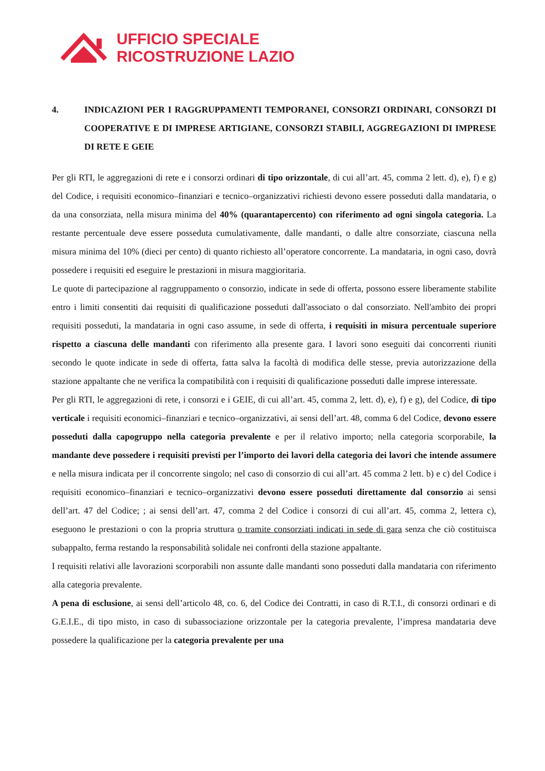UFFICIO SPECIALE
RICOSTRUZIONE LAZIO
4. INDICAZIONI PER I RAGGRUPPAMENTI TEMPORANEI, CONSORZI ORDINARI, CONSORZI DI COOPERATIVE E DI IMPRESE ARTIGIANE, CONSORZI STABILI, AGGREGAZIONI DI IMPRESE DI RETE E GEIE
Per gli RTI, le aggregazioni di rete e i consorzi ordinari di tipo orizzontale, di cui all’art. 45, comma 2 lett. d), e), f) e g) del Codice, i requisiti economico–finanziari e tecnico–organizzativi richiesti devono essere posseduti dalla mandataria, o da una consorziata, nella misura minima del 40% (quarantapercento) con riferimento ad ogni singola categoria. La restante percentuale deve essere posseduta cumulativamente, dalle mandanti, o dalle altre consorziate, ciascuna nella misura minima del 10% (dieci per cento) di quanto richiesto all’operatore concorrente. La mandataria, in ogni caso, dovrà possedere i requisiti ed eseguire le prestazioni in misura maggioritaria.
Le quote di partecipazione al raggruppamento o consorzio, indicate in sede di offerta, possono essere liberamente stabilite entro i limiti consentiti dai requisiti di qualificazione posseduti dall'associato o dal consorziato. Nell'ambito dei propri requisiti posseduti, la mandataria in ogni caso assume, in sede di offerta, i requisiti in misura percentuale superiore rispetto a ciascuna delle mandanti con riferimento alla presente gara. I lavori sono eseguiti dai concorrenti riuniti secondo le quote indicate in sede di offerta, fatta salva la facoltà di modifica delle stesse, previa autorizzazione della stazione appaltante che ne verifica la compatibilità con i requisiti di qualificazione posseduti dalle imprese interessate.
Per gli RTI, le aggregazioni di rete, i consorzi e i GEIE, di cui all’art. 45, comma 2, lett. d), e), f) e g), del Codice, di tipo verticale i requisiti economici–finanziari e tecnico–organizzativi, ai sensi dell’art. 48, comma 6 del Codice, devono essere posseduti dalla capogruppo nella categoria prevalente e per il relativo importo; nella categoria scorporabile, la mandante deve possedere i requisiti previsti per l’importo dei lavori della categoria dei lavori che intende assumere e nella misura indicata per il concorrente singolo; nel caso di consorzio di cui all’art. 45 comma 2 lett. b) e c) del Codice i requisiti economico–finanziari e tecnico–organizzativi devono essere posseduti direttamente dal consorzio ai sensi dell’art. 47 del Codice; ; ai sensi dell’art. 47, comma 2 del Codice i consorzi di cui all’art. 45, comma 2, lettera c), eseguono le prestazioni o con la propria struttura o tramite consorziati indicati in sede di gara senza che ciò costituisca subappalto, ferma restando la responsabilità solidale nei confronti della stazione appaltante.
I requisiti relativi alle lavorazioni scorporabili non assunte dalle mandanti sono posseduti dalla mandataria con riferimento alla categoria prevalente.
A pena di esclusione, ai sensi dell’articolo 48, co. 6, del Codice dei Contratti, in caso di R.T.I., di consorzi ordinari e di G.E.I.E., di tipo misto, in caso di subassociazione orizzontale per la categoria prevalente, l’impresa mandataria deve possedere la qualificazione per la categoria prevalente per una